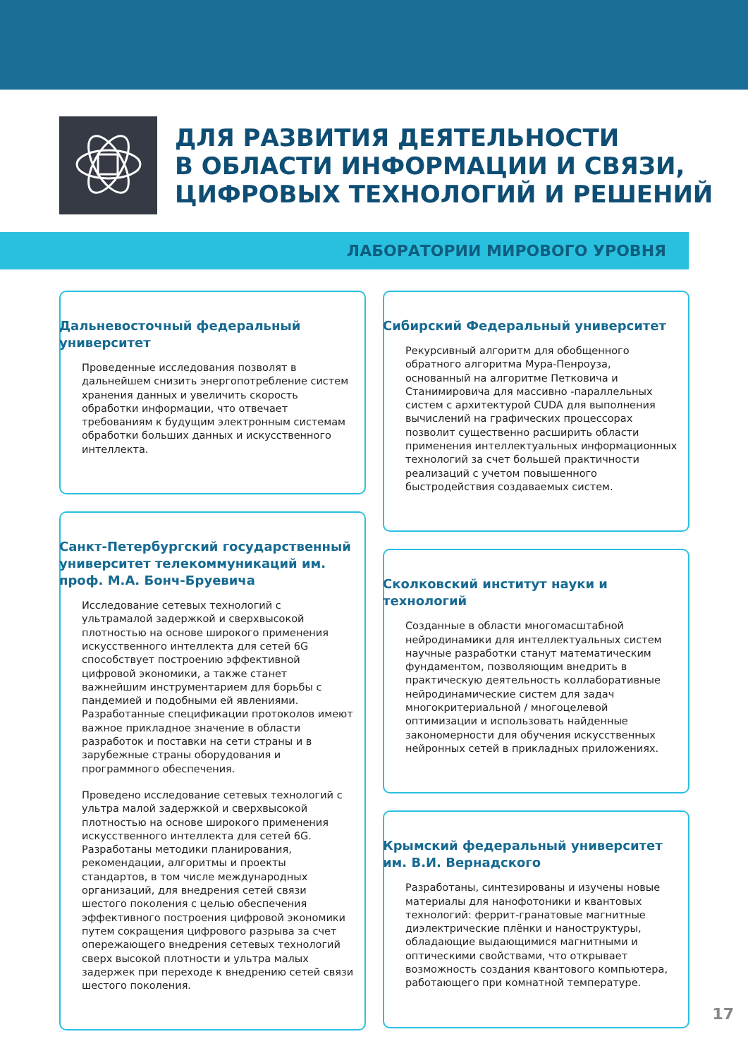ДЛЯ РАЗВИТИЯ ДЕЯТЕЛЬНОСТИ
В ОБЛАСТИ ИНФОРМАЦИИ И СВЯЗИ,
ЦИФРОВЫХ ТЕХНОЛОГИЙ И РЕШЕНИЙ
ЛАБОРАТОРИИ МИРОВОГО УРОВНЯ
Дальневосточный федеральный университет
Проведенные исследования позволят в дальнейшем снизить энергопотребление систем хранения данных и увеличить скорость обработки информации, что отвечает требованиям к будущим электронным системам обработки больших данных и искусственного интеллекта.
Санкт-Петербургский государственный университет телекоммуникаций им. проф. М.А. Бонч-Бруевича
Исследование сетевых технологий с ультрамалой задержкой и сверхвысокой плотностью на основе широкого применения искусственного интеллекта для сетей 6G способствует построению эффективной цифровой экономики, а также станет важнейшим инструментарием для борьбы с пандемией и подобными ей явлениями. Разработанные спецификации протоколов имеют важное прикладное значение в области разработок и поставки на сети страны и в зарубежные страны оборудования и программного обеспечения.
Проведено исследование сетевых технологий с ультра малой задержкой и сверхвысокой плотностью на основе широкого применения искусственного интеллекта для сетей 6G. Разработаны методики планирования, рекомендации, алгоритмы и проекты стандартов, в том числе международных организаций, для внедрения сетей связи шестого поколения с целью обеспечения эффективного построения цифровой экономики путем сокращения цифрового разрыва за счет опережающего внедрения сетевых технологий сверх высокой плотности и ультра малых задержек при переходе к внедрению сетей связи шестого поколения.
Сибирский Федеральный университет
Рекурсивный алгоритм для обобщенного обратного алгоритма Мура-Пенроуза, основанный на алгоритме Петковича и Станимировича для массивно -параллельных систем с архитектурой CUDA для выполнения вычислений на графических процессорах позволит существенно расширить области применения интеллектуальных информационных технологий за счет большей практичности реализаций с учетом повышенного быстродействия создаваемых систем.
Сколковский институт науки и технологий
Созданные в области многомасштабной нейродинамики для интеллектуальных систем научные разработки станут математическим фундаментом, позволяющим внедрить в практическую деятельность коллаборативные нейродинамические систем для задач многокритериальной / многоцелевой оптимизации и использовать найденные закономерности для обучения искусственных нейронных сетей в прикладных приложениях.
Крымский федеральный университет им. В.И. Вернадского
Разработаны, синтезированы и изучены новые материалы для нанофотоники и квантовых технологий: феррит-гранатовые магнитные диэлектрические плёнки и наноструктуры, обладающие выдающимися магнитными и оптическими свойствами, что открывает возможность создания квантового компьютера, работающего при комнатной температуре.
17